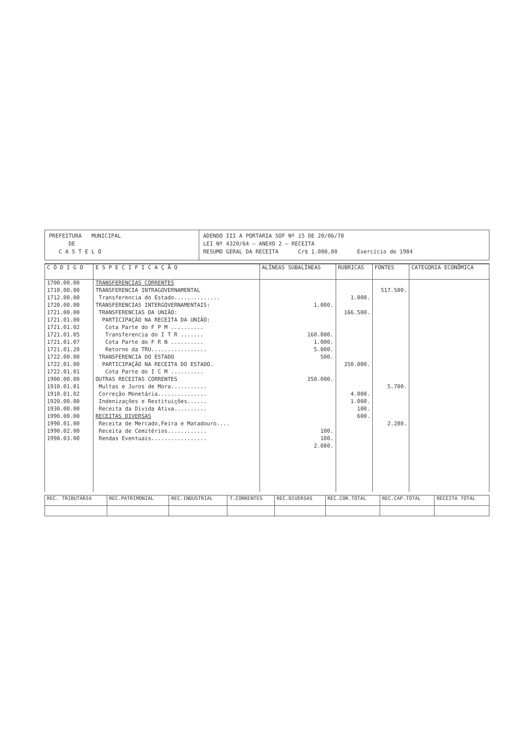PREFEITURA MUNICIPAL
DE
C A S T E L O
ADENDO III A PORTARIA SOF Nº 15 DE 20/06/78
LEI Nº 4320/64 – ANEXO 2 – RECEITA
RESUMO GERAL DA RECEITA Cr$ 1.000,00 Exercício de 1984
| C Ó D I G O | E S P E C I F I C A Ç Ã O | ALÍNEAS SUBALÍNEAS | RUBRICAS | FONTES | CATEGORIA ECONÔMICA |
| --- | --- | --- | --- | --- | --- |
| 1700.00.00 | TRANSFERENCIAS CORRENTES | | | | |
| 1710.00.00 | TRANSFERENCIA INTRAGOVERNAMENTAL | | | 517.500. | |
| 1712.00.00 | Transferencia do Estado.............. | | 1.000. | | |
| 1720.00.00 | TRANSFERENCIAS INTERGOVERNAMENTAIS: | 1.000. | | | |
| 1721.00.00 | TRANSFERENCIAS DA UNIÃO: | | 166.500. | | |
| 1721.01.00 | PARTICIPAÇÃO NA RECEITA DA UNIÃO: | | | | |
| 1721.01.02 | Cota Parte do F P M .......... | | | | |
| 1721.01.05 | Transferencia do I T R ....... | 160.000. | | | |
| 1721.01.07 | Cota Parte do F R N .......... | 1.000. | | | |
| 1721.01.20 | Retorno da TRU................. | 5.000. | | | |
| 1722.00.00 | TRANSFERENCIA DO ESTADO | 500. | | | |
| 1722.01.00 | PARTICIPAÇÃO NA RECEITA DO ESTADO. | | 350.000. | | |
| 1722.01.01 | Cota Parte do I C M .......... | | | | |
| 1900.00.00 | OUTRAS RECEITAS CORRENTES | 350.000. | | | |
| 1910.01.01 | Multas e Juros de Mora........... | | | 5.700. | |
| 1910.01.02 | Correção Monetária............... | | 4.000. | | |
| 1920.00.00 | Indenizações e Restituições...... | | 1.000. | | |
| 1930.00.00 | Receita da Divida Ativa.......... | | 100. | | |
| 1990.00.00 | RECEITAS DIVERSAS | | 600. | | |
| 1990.01.00 | Receita de Mercado,Feira e Matadouro.... | | | 2.280. | |
| 1990.02.00 | Receita de Cemitérios............ | 100. | | | |
| 1990.03.00 | Rendas Eventuais................. | 100. | | | |
| | | 2.080. | | | |
| REC. TRIBUTÁRIA | REC.PATRIMONIAL | REC.INDUSTRIAL | T.CORRENTES | REC.DIVERSAS | REC.COR.TOTAL | REC.CAP.TOTAL | RECEITA TOTAL |